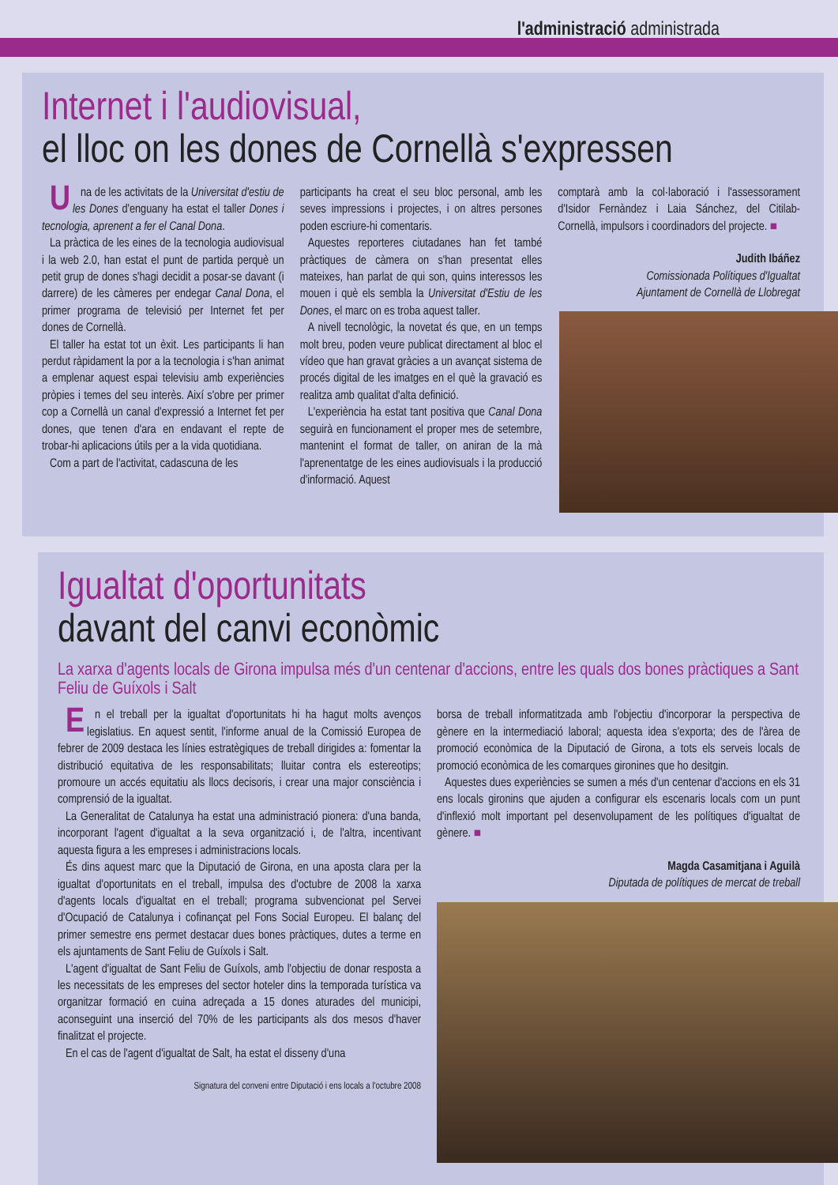l'administració administrada
Internet i l'audiovisual,
el lloc on les dones de Cornellà s'expressen
Una de les activitats de la Universitat d'estiu de les Dones d'enguany ha estat el taller Dones i tecnologia, aprenent a fer el Canal Dona.
La pràctica de les eines de la tecnologia audiovisual i la web 2.0, han estat el punt de partida perquè un petit grup de dones s'hagi decidit a posar-se davant (i darrere) de les càmeres per endegar Canal Dona, el primer programa de televisió per Internet fet per dones de Cornellà.
El taller ha estat tot un èxit. Les participants li han perdut ràpidament la por a la tecnologia i s'han animat a emplenar aquest espai televisiu amb experiències pròpies i temes del seu interès. Així s'obre per primer cop a Cornellà un canal d'expressió a Internet fet per dones, que tenen d'ara en endavant el repte de trobar-hi aplicacions útils per a la vida quotidiana.
Com a part de l'activitat, cadascuna de les
participants ha creat el seu bloc personal, amb les seves impressions i projectes, i on altres persones poden escriure-hi comentaris.
Aquestes reporteres ciutadanes han fet també pràctiques de càmera on s'han presentat elles mateixes, han parlat de qui son, quins interessos les mouen i què els sembla la Universitat d'Estiu de les Dones, el marc on es troba aquest taller.
A nivell tecnològic, la novetat és que, en un temps molt breu, poden veure publicat directament al bloc el vídeo que han gravat gràcies a un avançat sistema de procés digital de les imatges en el què la gravació es realitza amb qualitat d'alta definició.
L'experiència ha estat tant positiva que Canal Dona seguirà en funcionament el proper mes de setembre, mantenint el format de taller, on aniran de la mà l'aprenentatge de les eines audiovisuals i la producció d'informació. Aquest
comptarà amb la col·laboració i l'assessorament d'Isidor Fernàndez i Laia Sánchez, del Citilab-Cornellà, impulsors i coordinadors del projecte. ■
Judith Ibáñez
Comissionada Polítiques d'Igualtat
Ajuntament de Cornellà de Llobregat
Igualtat d'oportunitats
davant del canvi econòmic
La xarxa d'agents locals de Girona impulsa més d'un centenar d'accions, entre les quals dos bones pràctiques a Sant Feliu de Guíxols i Salt
En el treball per la igualtat d'oportunitats hi ha hagut molts avenços legislatius. En aquest sentit, l'informe anual de la Comissió Europea de febrer de 2009 destaca les línies estratègiques de treball dirigides a: fomentar la distribució equitativa de les responsabilitats; lluitar contra els estereotips; promoure un accés equitatiu als llocs decisoris, i crear una major consciència i comprensió de la igualtat.
La Generalitat de Catalunya ha estat una administració pionera: d'una banda, incorporant l'agent d'igualtat a la seva organització i, de l'altra, incentivant aquesta figura a les empreses i administracions locals.
És dins aquest marc que la Diputació de Girona, en una aposta clara per la igualtat d'oportunitats en el treball, impulsa des d'octubre de 2008 la xarxa d'agents locals d'igualtat en el treball; programa subvencionat pel Servei d'Ocupació de Catalunya i cofinançat pel Fons Social Europeu. El balanç del primer semestre ens permet destacar dues bones pràctiques, dutes a terme en els ajuntaments de Sant Feliu de Guíxols i Salt.
L'agent d'igualtat de Sant Feliu de Guíxols, amb l'objectiu de donar resposta a les necessitats de les empreses del sector hoteler dins la temporada turística va organitzar formació en cuina adreçada a 15 dones aturades del municipi, aconseguint una inserció del 70% de les participants als dos mesos d'haver finalitzat el projecte.
En el cas de l'agent d'igualtat de Salt, ha estat el disseny d'una
Signatura del conveni entre Diputació i ens locals a l'octubre 2008
borsa de treball informatitzada amb l'objectiu d'incorporar la perspectiva de gènere en la intermediació laboral; aquesta idea s'exporta; des de l'àrea de promoció econòmica de la Diputació de Girona, a tots els serveis locals de promoció econòmica de les comarques gironines que ho desitgin.
Aquestes dues experiències se sumen a més d'un centenar d'accions en els 31 ens locals gironins que ajuden a configurar els escenaris locals com un punt d'inflexió molt important pel desenvolupament de les polítiques d'igualtat de gènere. ■
Magda Casamitjana i Aguilà
Diputada de polítiques de mercat de treball